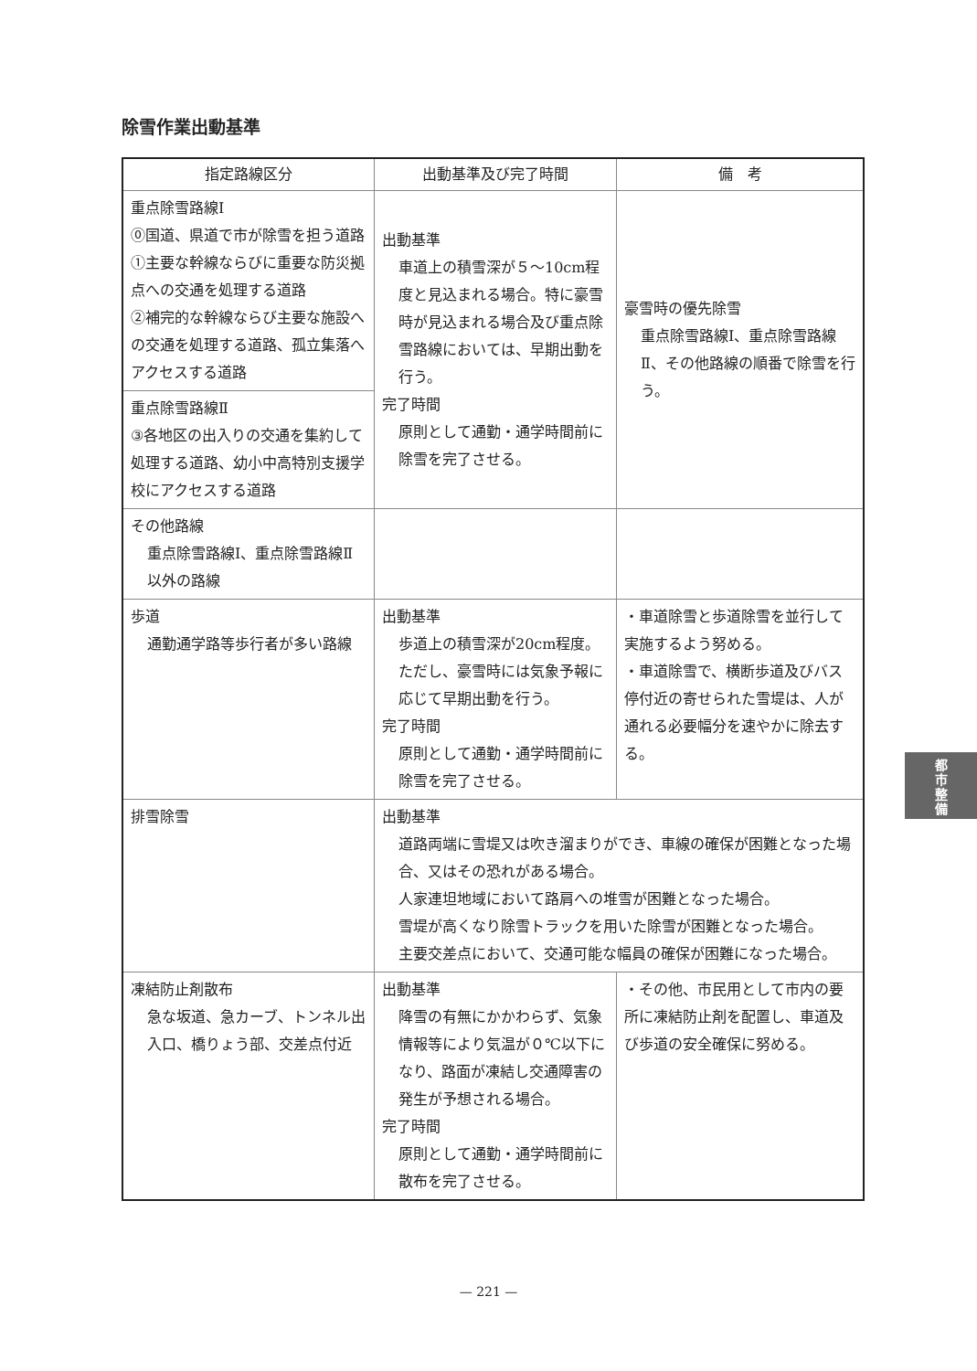除雪作業出動基準
| 指定路線区分 | 出動基準及び完了時間 | 備 考 |
| --- | --- | --- |
| 重点除雪路線Ⅰ ⓪国道、県道で市が除雪を担う道路 ①主要な幹線ならびに重要な防災拠点への交通を処理する道路 ②補完的な幹線ならび主要な施設への交通を処理する道路、孤立集落へアクセスする道路 | 出動基準 車道上の積雪深が５～10cm程度と見込まれる場合。特に豪雪時が見込まれる場合及び重点除雪路線においては、早期出動を行う。 完了時間 原則として通勤・通学時間前に除雪を完了させる。 | 豪雪時の優先除雪 重点除雪路線Ⅰ、重点除雪路線Ⅱ、その他路線の順番で除雪を行う。 |
| 重点除雪路線Ⅱ ③各地区の出入りの交通を集約して処理する道路、幼小中高特別支援学校にアクセスする道路 | | |
| その他路線 重点除雪路線Ⅰ、重点除雪路線Ⅱ以外の路線 | | |
| 歩道 通勤通学路等歩行者が多い路線 | 出動基準 歩道上の積雪深が20cm程度。ただし、豪雪時には気象予報に応じて早期出動を行う。 完了時間 原則として通勤・通学時間前に除雪を完了させる。 | ・車道除雪と歩道除雪を並行して実施するよう努める。 ・車道除雪で、横断歩道及びバス停付近の寄せられた雪堤は、人が通れる必要幅分を速やかに除去する。 |
| 排雪除雪 | 出動基準 道路両端に雪堤又は吹き溜まりができ、車線の確保が困難となった場合、又はその恐れがある場合。 人家連坦地域において路肩への堆雪が困難となった場合。 雪堤が高くなり除雪トラックを用いた除雪が困難となった場合。 主要交差点において、交通可能な幅員の確保が困難になった場合。 | |
| 凍結防止剤散布 急な坂道、急カーブ、トンネル出入口、橋りょう部、交差点付近 | 出動基準 降雪の有無にかかわらず、気象情報等により気温が０℃以下になり、路面が凍結し交通障害の発生が予想される場合。 完了時間 原則として通勤・通学時間前に散布を完了させる。 | ・その他、市民用として市内の要所に凍結防止剤を配置し、車道及び歩道の安全確保に努める。 |
都
市
整
備
— 221 —